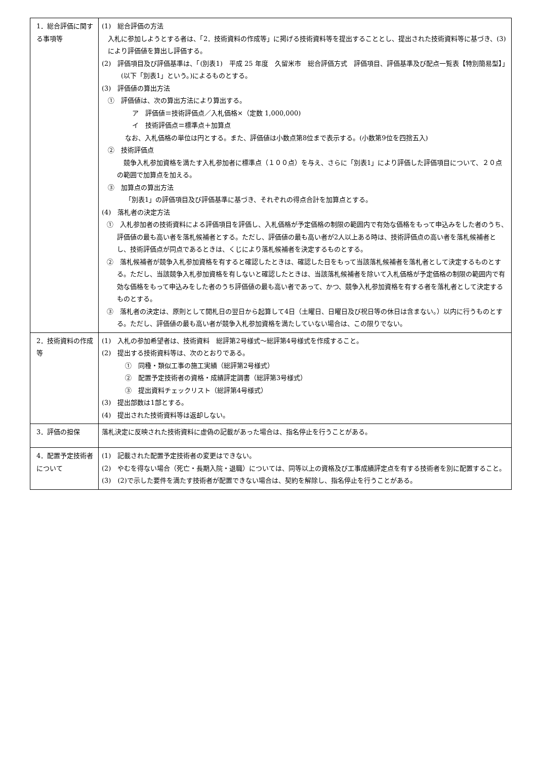| 1．総合評価に関する事項等 | (1) 総合評価の方法 入札に参加しようとする者は、「2．技術資料の作成等」に掲げる技術資料等を提出することとし、提出された技術資料等に基づき、(3)により評価値を算出し評価する。 (2) 評価項目及び評価基準は、「(別表1) 平成 25 年度 久留米市 総合評価方式 評価項目、評価基準及び配点一覧表【特別簡易型】」(以下「別表1」という。)によるものとする。 (3) 評価値の算出方法 ① 評価値は、次の算出方法により算出する。 ア 評価値＝技術評価点／入札価格×（定数 1,000,000) イ 技術評価点＝標準点＋加算点 なお、入札価格の単位は円とする。また、評価値は小数点第8位まで表示する。(小数第9位を四捨五入) ② 技術評価点 競争入札参加資格を満たす入札参加者に標準点（１００点）を与え、さらに「別表1」により評価した評価項目について、２０点の範囲で加算点を加える。 ③ 加算点の算出方法 「別表1」の評価項目及び評価基準に基づき、それぞれの得点合計を加算点とする。 (4) 落札者の決定方法 ① 入札参加者の技術資料による評価項目を評価し、入札価格が予定価格の制限の範囲内で有効な価格をもって申込みをした者のうち、評価値の最も高い者を落札候補者とする。ただし、評価値の最も高い者が2人以上ある時は、技術評価点の高い者を落札候補者とし、技術評価点が同点であるときは、くじにより落札候補者を決定するものとする。 ② 落札候補者が競争入札参加資格を有すると確認したときは、確認した日をもって当該落札候補者を落札者として決定するものとする。ただし、当該競争入札参加資格を有しないと確認したときは、当該落札候補者を除いて入札価格が予定価格の制限の範囲内で有効な価格をもって申込みをした者のうち評価値の最も高い者であって、かつ、競争入札参加資格を有する者を落札者として決定するものとする。 ③ 落札者の決定は、原則として開札日の翌日から起算して4日（土曜日、日曜日及び祝日等の休日は含まない。）以内に行うものとする。ただし、評価値の最も高い者が競争入札参加資格を満たしていない場合は、この限りでない。 |
| 2．技術資料の作成等 | (1) 入札の参加希望者は、技術資料 総評第2号様式～総評第4号様式を作成すること。 (2) 提出する技術資料等は、次のとおりである。 ① 同種・類似工事の施工実績（総評第2号様式） ② 配置予定技術者の資格・成績評定調書（総評第3号様式） ③ 提出資料チェックリスト（総評第4号様式） (3) 提出部数は1部とする。 (4) 提出された技術資料等は返却しない。 |
| 3．評価の担保 | 落札決定に反映された技術資料に虚偽の記載があった場合は、指名停止を行うことがある。 |
| 4．配置予定技術者について | (1) 記載された配置予定技術者の変更はできない。 (2) やむを得ない場合（死亡・長期入院・退職）については、同等以上の資格及び工事成績評定点を有する技術者を別に配置すること。 (3) (2)で示した要件を満たす技術者が配置できない場合は、契約を解除し、指名停止を行うことがある。 |